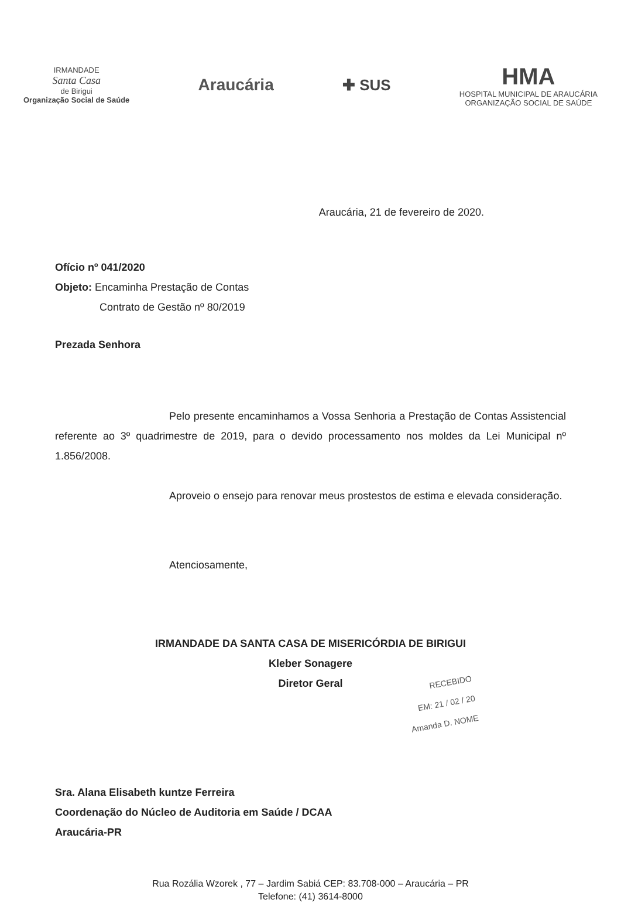IRMANDADE
Santa Casa
de Birigui
Organização Social de Saúde
Araucária ✚ SUS
HMA
HOSPITAL MUNICIPAL DE ARAUCÁRIA
ORGANIZAÇÃO SOCIAL DE SAÚDE
Araucária, 21 de fevereiro de 2020.
Ofício nº 041/2020
Objeto: Encaminha Prestação de Contas
Contrato de Gestão nº 80/2019
Prezada Senhora
Pelo presente encaminhamos a Vossa Senhoria a Prestação de Contas Assistencial referente ao 3º quadrimestre de 2019, para o devido processamento nos moldes da Lei Municipal nº 1.856/2008.
Aproveio o ensejo para renovar meus prostestos de estima e elevada consideração.
Atenciosamente,
IRMANDADE DA SANTA CASA DE MISERICÓRDIA DE BIRIGUI
Kleber Sonagere
Diretor Geral
RECEBIDO
EM: 21 / 02 / 20
Amanda D. NOME
Sra. Alana Elisabeth kuntze Ferreira
Coordenação do Núcleo de Auditoria em Saúde / DCAA
Araucária-PR
Rua Rozália Wzorek , 77 – Jardim Sabiá CEP: 83.708-000 – Araucária – PR
Telefone: (41) 3614-8000